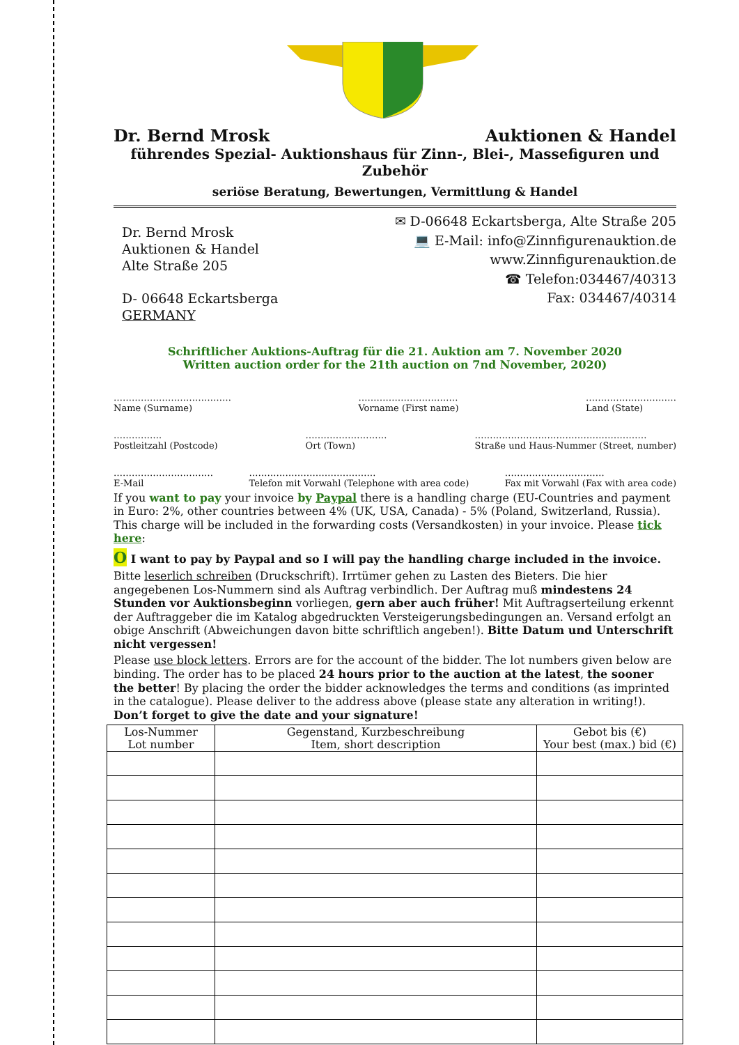Dr. Bernd Mrosk Auktionen & Handel
führendes Spezial- Auktionshaus für Zinn-, Blei-, Massefiguren und Zubehör
seriöse Beratung, Bewertungen, Vermittlung & Handel
Dr. Bernd Mrosk
Auktionen & Handel
Alte Straße 205
D- 06648 Eckartsberga
GERMANY
✉ D-06648 Eckartsberga, Alte Straße 205
💻 E-Mail: info@Zinnfigurenauktion.de
www.Zinnfigurenauktion.de
☎ Telefon:034467/40313
Fax: 034467/40314
Schriftlicher Auktions-Auftrag für die 21. Auktion am 7. November 2020
Written auction order for the 21th auction on 7nd November, 2020)
…………………………………
Name (Surname)
……………………………
Vorname (First name)
…………………………
Land (State)
…………….
Postleitzahl (Postcode)
………………………
Ort (Town)
…………………………………………………
Straße und Haus-Nummer (Street, number)
……………………………
E-Mail
……………………………………
Telefon mit Vorwahl (Telephone with area code)
……………………………
Fax mit Vorwahl (Fax with area code)
If you want to pay your invoice by Paypal there is a handling charge (EU-Countries and payment in Euro: 2%, other countries between 4% (UK, USA, Canada) - 5% (Poland, Switzerland, Russia). This charge will be included in the forwarding costs (Versandkosten) in your invoice. Please tick here:
O I want to pay by Paypal and so I will pay the handling charge included in the invoice.
Bitte leserlich schreiben (Druckschrift). Irrtümer gehen zu Lasten des Bieters. Die hier angegebenen Los-Nummern sind als Auftrag verbindlich. Der Auftrag muß mindestens 24 Stunden vor Auktionsbeginn vorliegen, gern aber auch früher! Mit Auftragserteilung erkennt der Auftraggeber die im Katalog abgedruckten Versteigerungsbedingungen an. Versand erfolgt an obige Anschrift (Abweichungen davon bitte schriftlich angeben!). Bitte Datum und Unterschrift nicht vergessen!
Please use block letters. Errors are for the account of the bidder. The lot numbers given below are binding. The order has to be placed 24 hours prior to the auction at the latest, the sooner the better! By placing the order the bidder acknowledges the terms and conditions (as imprinted in the catalogue). Please deliver to the address above (please state any alteration in writing!). Don’t forget to give the date and your signature!
| Los-Nummer Lot number | Gegenstand, Kurzbeschreibung Item, short description | Gebot bis (€) Your best (max.) bid (€) |
| --- | --- | --- |